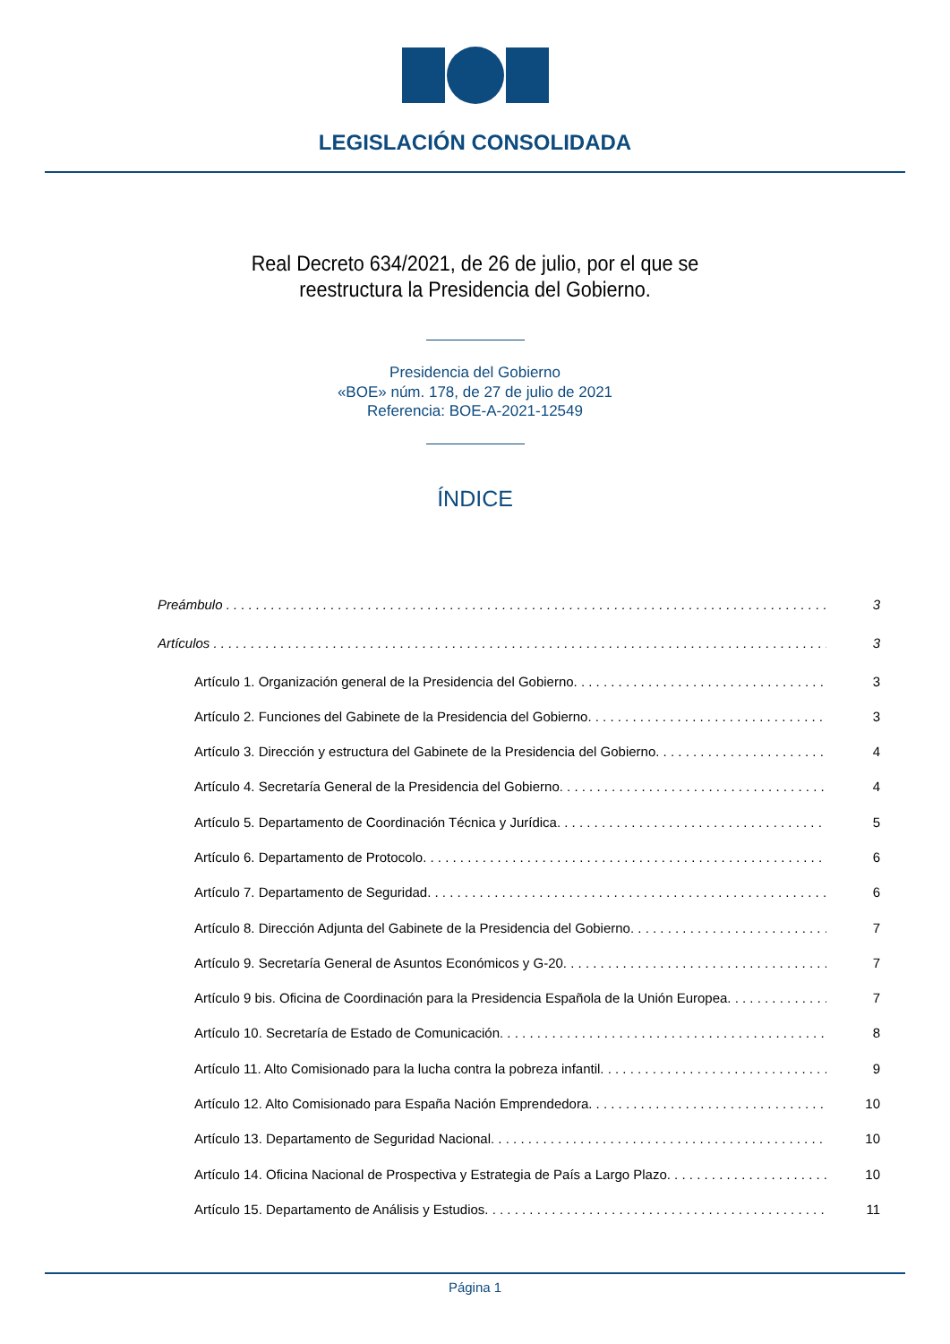LEGISLACIÓN CONSOLIDADA
Real Decreto 634/2021, de 26 de julio, por el que se reestructura la Presidencia del Gobierno.
Presidencia del Gobierno
«BOE» núm. 178, de 27 de julio de 2021
Referencia: BOE-A-2021-12549
ÍNDICE
Preámbulo 3
Artículos 3
Artículo 1. Organización general de la Presidencia del Gobierno. 3
Artículo 2. Funciones del Gabinete de la Presidencia del Gobierno. 3
Artículo 3. Dirección y estructura del Gabinete de la Presidencia del Gobierno. 4
Artículo 4. Secretaría General de la Presidencia del Gobierno. 4
Artículo 5. Departamento de Coordinación Técnica y Jurídica. 5
Artículo 6. Departamento de Protocolo. 6
Artículo 7. Departamento de Seguridad. 6
Artículo 8. Dirección Adjunta del Gabinete de la Presidencia del Gobierno. 7
Artículo 9. Secretaría General de Asuntos Económicos y G-20. 7
Artículo 9 bis. Oficina de Coordinación para la Presidencia Española de la Unión Europea. 7
Artículo 10. Secretaría de Estado de Comunicación. 8
Artículo 11. Alto Comisionado para la lucha contra la pobreza infantil. 9
Artículo 12. Alto Comisionado para España Nación Emprendedora. 10
Artículo 13. Departamento de Seguridad Nacional. 10
Artículo 14. Oficina Nacional de Prospectiva y Estrategia de País a Largo Plazo. 10
Artículo 15. Departamento de Análisis y Estudios. 11
Página 1